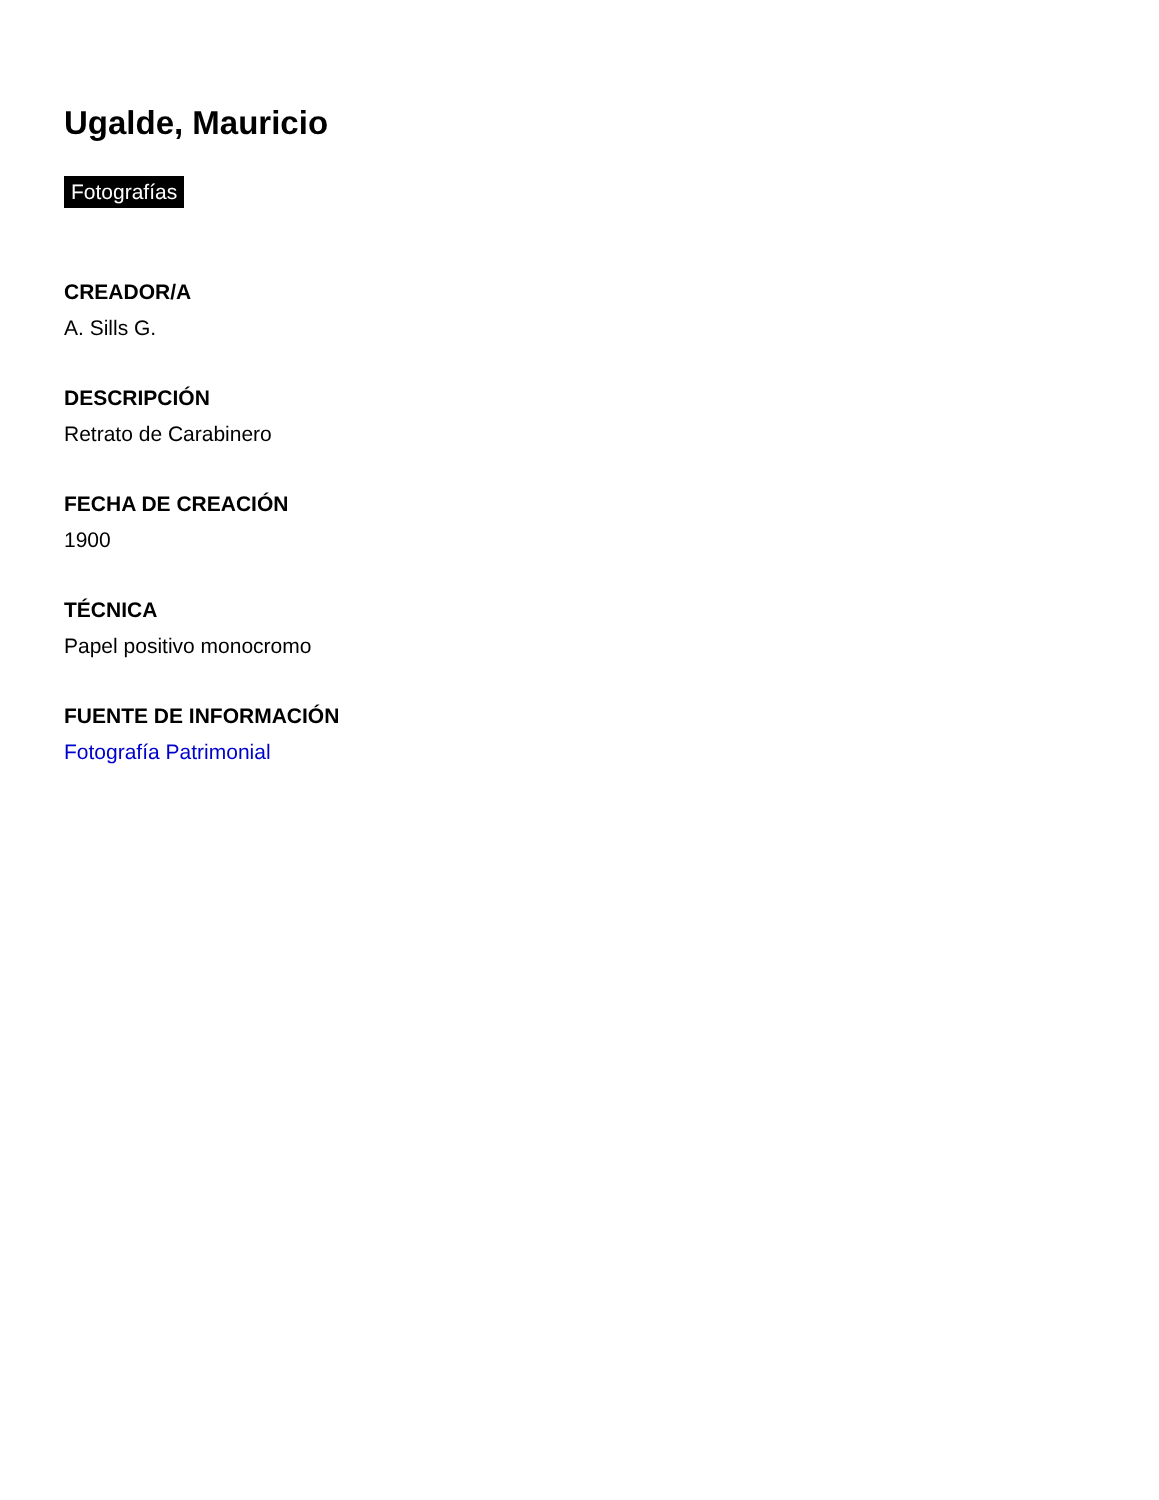Ugalde, Mauricio
Fotografías
CREADOR/A
A. Sills G.
DESCRIPCIÓN
Retrato de Carabinero
FECHA DE CREACIÓN
1900
TÉCNICA
Papel positivo monocromo
FUENTE DE INFORMACIÓN
Fotografía Patrimonial